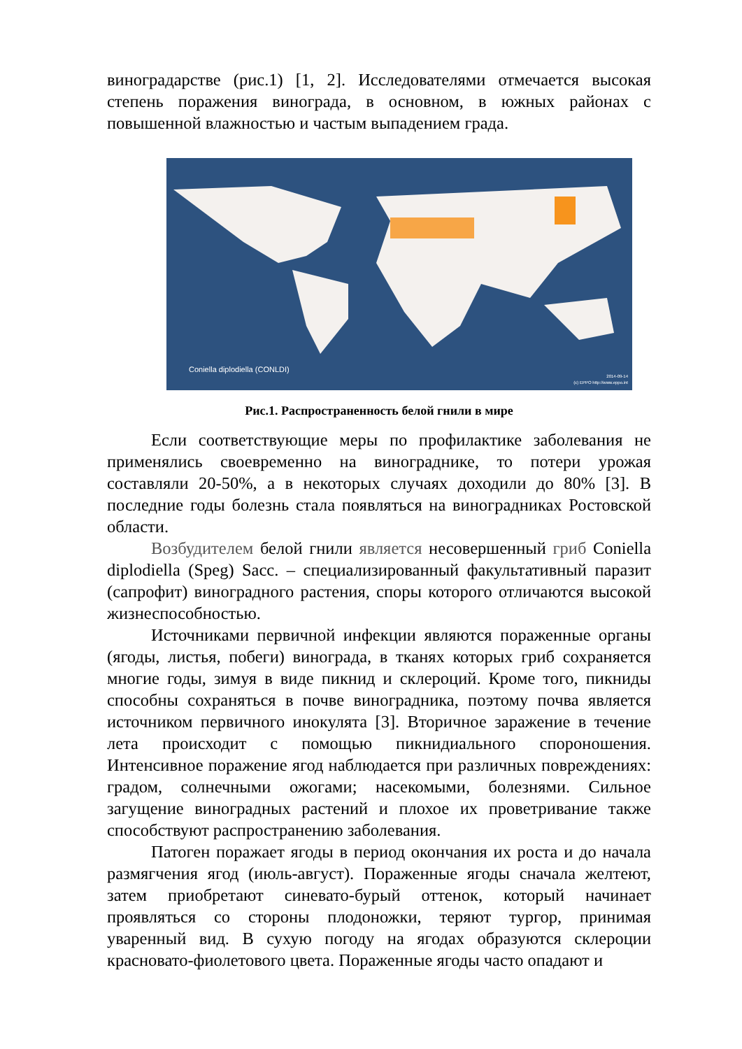виноградарстве (рис.1) [1, 2]. Исследователями отмечается высокая степень поражения винограда, в основном, в южных районах с повышенной влажностью и частым выпадением града.
Coniella diplodiella (CONLDI)
2014-09-14
(c) EPPO http://www.eppo.int
Рис.1. Распространенность белой гнили в мире
Если соответствующие меры по профилактике заболевания не применялись своевременно на винограднике, то потери урожая составляли 20-50%, а в некоторых случаях доходили до 80% [3]. В последние годы болезнь стала появляться на виноградниках Ростовской области.
Возбудителем белой гнили является несовершенный гриб Coniella diplodiella (Speg) Sacc. – специализированный факультативный паразит (сапрофит) виноградного растения, споры которого отличаются высокой жизнеспособностью.
Источниками первичной инфекции являются пораженные органы (ягоды, листья, побеги) винограда, в тканях которых гриб сохраняется многие годы, зимуя в виде пикнид и склероций. Кроме того, пикниды способны сохраняться в почве виноградника, поэтому почва является источником первичного инокулята [3]. Вторичное заражение в течение лета происходит с помощью пикнидиального спороношения. Интенсивное поражение ягод наблюдается при различных повреждениях: градом, солнечными ожогами; насекомыми, болезнями. Сильное загущение виноградных растений и плохое их проветривание также способствуют распространению заболевания.
Патоген поражает ягоды в период окончания их роста и до начала размягчения ягод (июль-август). Пораженные ягоды сначала желтеют, затем приобретают синевато-бурый оттенок, который начинает проявляться со стороны плодоножки, теряют тургор, принимая уваренный вид. В сухую погоду на ягодах образуются склероции красновато-фиолетового цвета. Пораженные ягоды часто опадают и